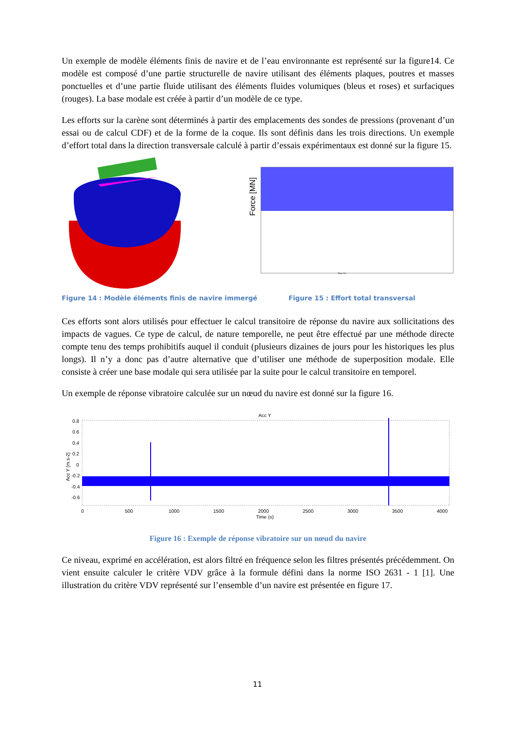Un exemple de modèle éléments finis de navire et de l’eau environnante est représenté sur la figure14. Ce modèle est composé d’une partie structurelle de navire utilisant des éléments plaques, poutres et masses ponctuelles et d’une partie fluide utilisant des éléments fluides volumiques (bleus et roses) et surfaciques (rouges). La base modale est créée à partir d’un modèle de ce type.
Les efforts sur la carène sont déterminés à partir des emplacements des sondes de pressions (provenant d’un essai ou de calcul CDF) et de la forme de la coque. Ils sont définis dans les trois directions. Un exemple d’effort total dans la direction transversale calculé à partir d’essais expérimentaux est donné sur la figure 15.
.
Force [MN]
Time [s]
Figure 14 : Modèle éléments finis de navire immergé Figure 15 : Effort total transversal
Ces efforts sont alors utilisés pour effectuer le calcul transitoire de réponse du navire aux sollicitations des impacts de vagues. Ce type de calcul, de nature temporelle, ne peut être effectué par une méthode directe compte tenu des temps prohibitifs auquel il conduit (plusieurs dizaines de jours pour les historiques les plus longs). Il n’y a donc pas d’autre alternative que d’utiliser une méthode de superposition modale. Elle consiste à créer une base modale qui sera utilisée par la suite pour le calcul transitoire en temporel.
Un exemple de réponse vibratoire calculée sur un nœud du navire est donné sur la figure 16.
Acc Y
Acc Y [m.s-2]
0.8
0.6
0.4
0.2
0
-0.2
-0.4
-0.6
0
500
1000
1500
2000
2500
3000
3500
4000
Time (s)
Figure 16 : Exemple de réponse vibratoire sur un nœud du navire
Ce niveau, exprimé en accélération, est alors filtré en fréquence selon les filtres présentés précédemment. On vient ensuite calculer le critère VDV grâce à la formule défini dans la norme ISO 2631 - 1 [1]. Une illustration du critère VDV représenté sur l’ensemble d’un navire est présentée en figure 17.
11